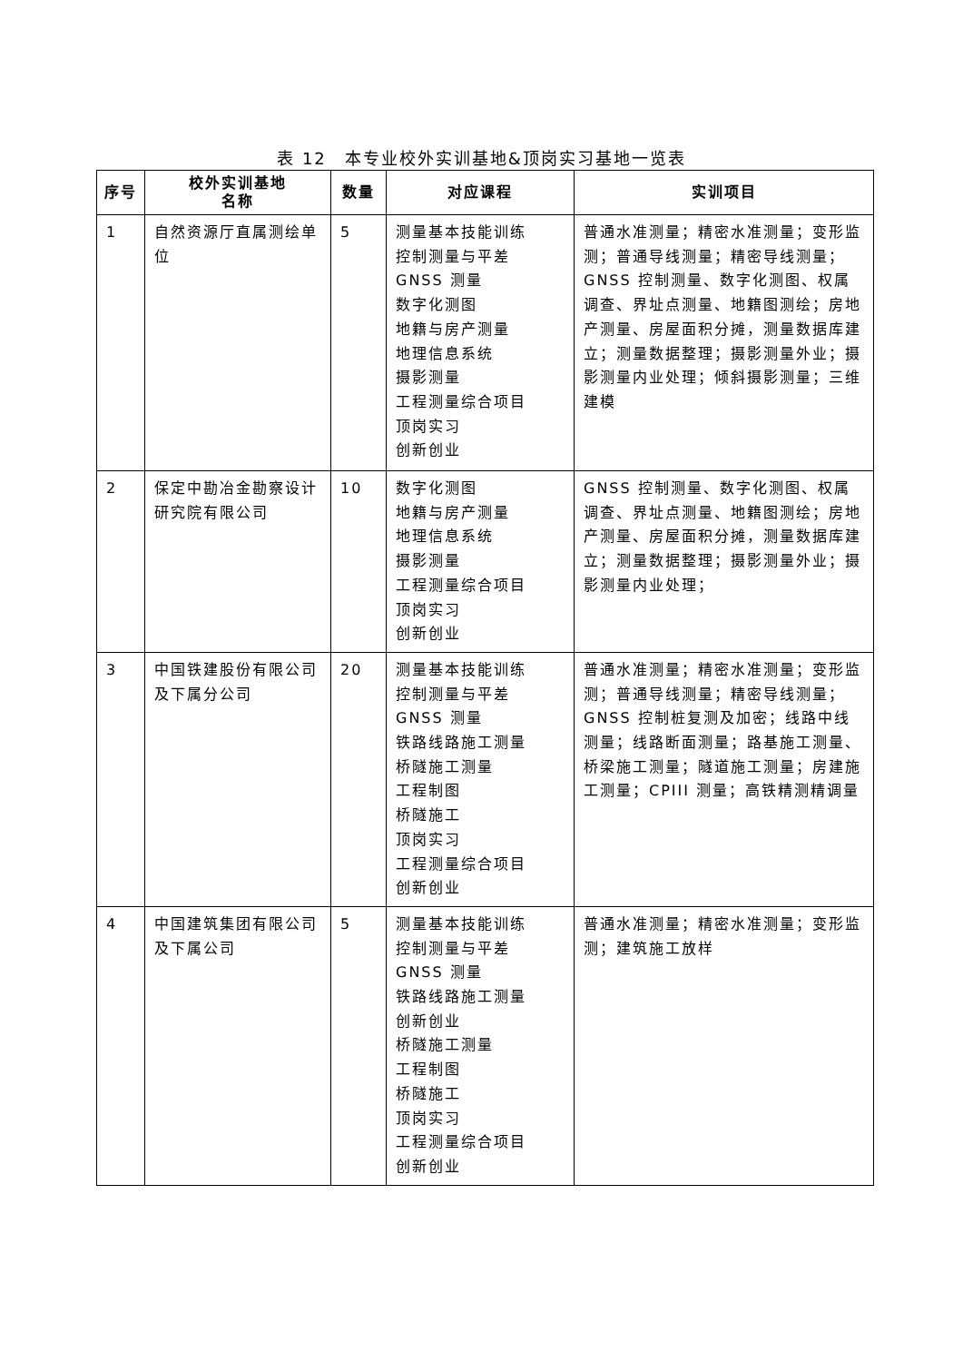表 12　本专业校外实训基地&顶岗实习基地一览表
| 序号 | 校外实训基地 名称 | 数量 | 对应课程 | 实训项目 |
| --- | --- | --- | --- | --- |
| 1 | 自然资源厅直属测绘单位 | 5 | 测量基本技能训练 控制测量与平差 GNSS 测量 数字化测图 地籍与房产测量 地理信息系统 摄影测量 工程测量综合项目 顶岗实习 创新创业 | 普通水准测量；精密水准测量；变形监测；普通导线测量；精密导线测量；GNSS 控制测量、数字化测图、权属调查、界址点测量、地籍图测绘；房地产测量、房屋面积分摊，测量数据库建立；测量数据整理；摄影测量外业；摄影测量内业处理；倾斜摄影测量；三维建模 |
| 2 | 保定中勘冶金勘察设计研究院有限公司 | 10 | 数字化测图 地籍与房产测量 地理信息系统 摄影测量 工程测量综合项目 顶岗实习 创新创业 | GNSS 控制测量、数字化测图、权属调查、界址点测量、地籍图测绘；房地产测量、房屋面积分摊，测量数据库建立；测量数据整理；摄影测量外业；摄影测量内业处理； |
| 3 | 中国铁建股份有限公司及下属分公司 | 20 | 测量基本技能训练 控制测量与平差 GNSS 测量 铁路线路施工测量 桥隧施工测量 工程制图 桥隧施工 顶岗实习 工程测量综合项目 创新创业 | 普通水准测量；精密水准测量；变形监测；普通导线测量；精密导线测量；GNSS 控制桩复测及加密；线路中线测量；线路断面测量；路基施工测量、桥梁施工测量；隧道施工测量；房建施工测量；CPIII 测量；高铁精测精调量 |
| 4 | 中国建筑集团有限公司及下属公司 | 5 | 测量基本技能训练 控制测量与平差 GNSS 测量 铁路线路施工测量 创新创业 桥隧施工测量 工程制图 桥隧施工 顶岗实习 工程测量综合项目 创新创业 | 普通水准测量；精密水准测量；变形监测；建筑施工放样 |